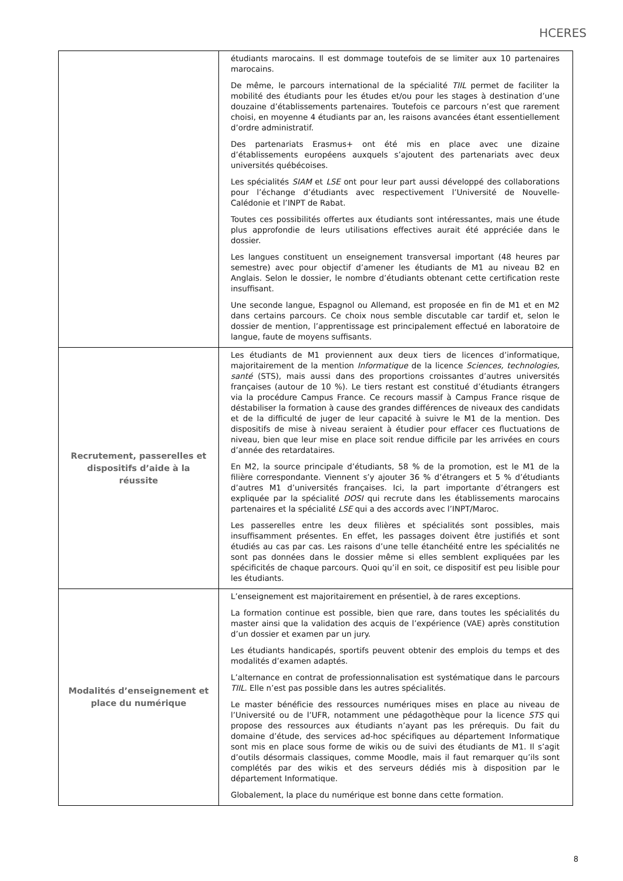HCERES
| | étudiants marocains. Il est dommage toutefois de se limiter aux 10 partenaires marocains. De même, le parcours international de la spécialité TIIL permet de faciliter la mobilité des étudiants pour les études et/ou pour les stages à destination d’une douzaine d’établissements partenaires. Toutefois ce parcours n’est que rarement choisi, en moyenne 4 étudiants par an, les raisons avancées étant essentiellement d’ordre administratif. Des partenariats Erasmus+ ont été mis en place avec une dizaine d’établissements européens auxquels s’ajoutent des partenariats avec deux universités québécoises. Les spécialités SIAM et LSE ont pour leur part aussi développé des collaborations pour l’échange d’étudiants avec respectivement l’Université de Nouvelle-Calédonie et l’INPT de Rabat. Toutes ces possibilités offertes aux étudiants sont intéressantes, mais une étude plus approfondie de leurs utilisations effectives aurait été appréciée dans le dossier. Les langues constituent un enseignement transversal important (48 heures par semestre) avec pour objectif d’amener les étudiants de M1 au niveau B2 en Anglais. Selon le dossier, le nombre d’étudiants obtenant cette certification reste insuffisant. Une seconde langue, Espagnol ou Allemand, est proposée en fin de M1 et en M2 dans certains parcours. Ce choix nous semble discutable car tardif et, selon le dossier de mention, l’apprentissage est principalement effectué en laboratoire de langue, faute de moyens suffisants. |
| Recrutement, passerelles et dispositifs d’aide à la réussite | Les étudiants de M1 proviennent aux deux tiers de licences d’informatique, majoritairement de la mention Informatique de la licence Sciences, technologies, santé (STS), mais aussi dans des proportions croissantes d’autres universités françaises (autour de 10 %). Le tiers restant est constitué d’étudiants étrangers via la procédure Campus France. Ce recours massif à Campus France risque de déstabiliser la formation à cause des grandes différences de niveaux des candidats et de la difficulté de juger de leur capacité à suivre le M1 de la mention. Des dispositifs de mise à niveau seraient à étudier pour effacer ces fluctuations de niveau, bien que leur mise en place soit rendue difficile par les arrivées en cours d’année des retardataires. En M2, la source principale d’étudiants, 58 % de la promotion, est le M1 de la filière correspondante. Viennent s’y ajouter 36 % d’étrangers et 5 % d’étudiants d’autres M1 d’universités françaises. Ici, la part importante d’étrangers est expliquée par la spécialité DOSI qui recrute dans les établissements marocains partenaires et la spécialité LSE qui a des accords avec l’INPT/Maroc. Les passerelles entre les deux filières et spécialités sont possibles, mais insuffisamment présentes. En effet, les passages doivent être justifiés et sont étudiés au cas par cas. Les raisons d’une telle étanchéité entre les spécialités ne sont pas données dans le dossier même si elles semblent expliquées par les spécificités de chaque parcours. Quoi qu’il en soit, ce dispositif est peu lisible pour les étudiants. |
| Modalités d’enseignement et place du numérique | L’enseignement est majoritairement en présentiel, à de rares exceptions. La formation continue est possible, bien que rare, dans toutes les spécialités du master ainsi que la validation des acquis de l’expérience (VAE) après constitution d’un dossier et examen par un jury. Les étudiants handicapés, sportifs peuvent obtenir des emplois du temps et des modalités d’examen adaptés. L’alternance en contrat de professionnalisation est systématique dans le parcours TIIL . Elle n’est pas possible dans les autres spécialités. Le master bénéficie des ressources numériques mises en place au niveau de l’Université ou de l’UFR, notamment une pédagothèque pour la licence STS qui propose des ressources aux étudiants n’ayant pas les prérequis. Du fait du domaine d’étude, des services ad-hoc spécifiques au département Informatique sont mis en place sous forme de wikis ou de suivi des étudiants de M1. Il s’agit d’outils désormais classiques, comme Moodle, mais il faut remarquer qu’ils sont complétés par des wikis et des serveurs dédiés mis à disposition par le département Informatique. Globalement, la place du numérique est bonne dans cette formation. |
8